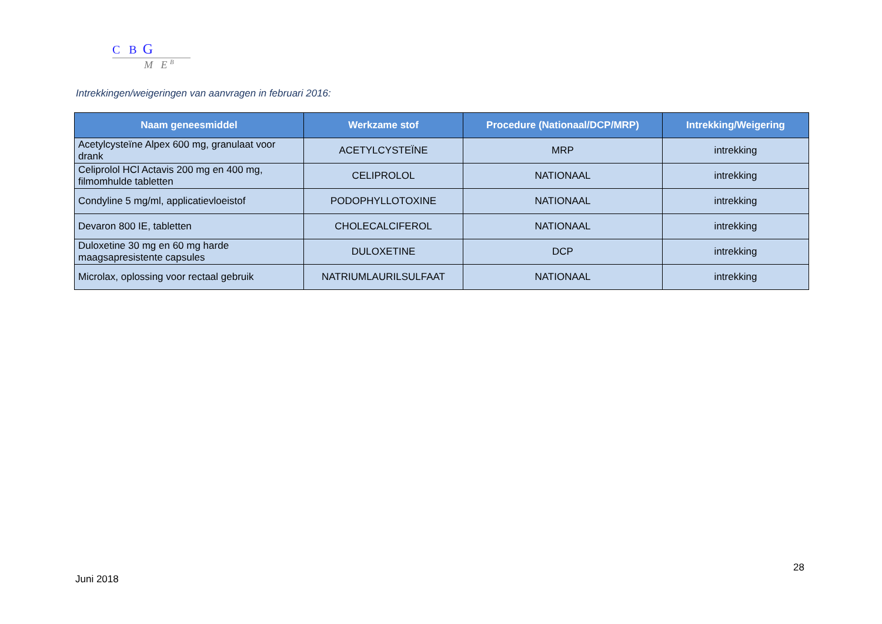C B G
M E <sup>B</sup>
Intrekkingen/weigeringen van aanvragen in februari 2016:
| Naam geneesmiddel | Werkzame stof | Procedure (Nationaal/DCP/MRP) | Intrekking/Weigering |
| --- | --- | --- | --- |
| Acetylcysteïne Alpex 600 mg, granulaat voor drank | ACETYLCYSTEÏNE | MRP | intrekking |
| Celiprolol HCl Actavis 200 mg en 400 mg, filmomhulde tabletten | CELIPROLOL | NATIONAAL | intrekking |
| Condyline 5 mg/ml, applicatievloeistof | PODOPHYLLOTOXINE | NATIONAAL | intrekking |
| Devaron 800 IE, tabletten | CHOLECALCIFEROL | NATIONAAL | intrekking |
| Duloxetine 30 mg en 60 mg harde maagsapresistente capsules | DULOXETINE | DCP | intrekking |
| Microlax, oplossing voor rectaal gebruik | NATRIUMLAURILSULFAAT | NATIONAAL | intrekking |
28
Juni 2018